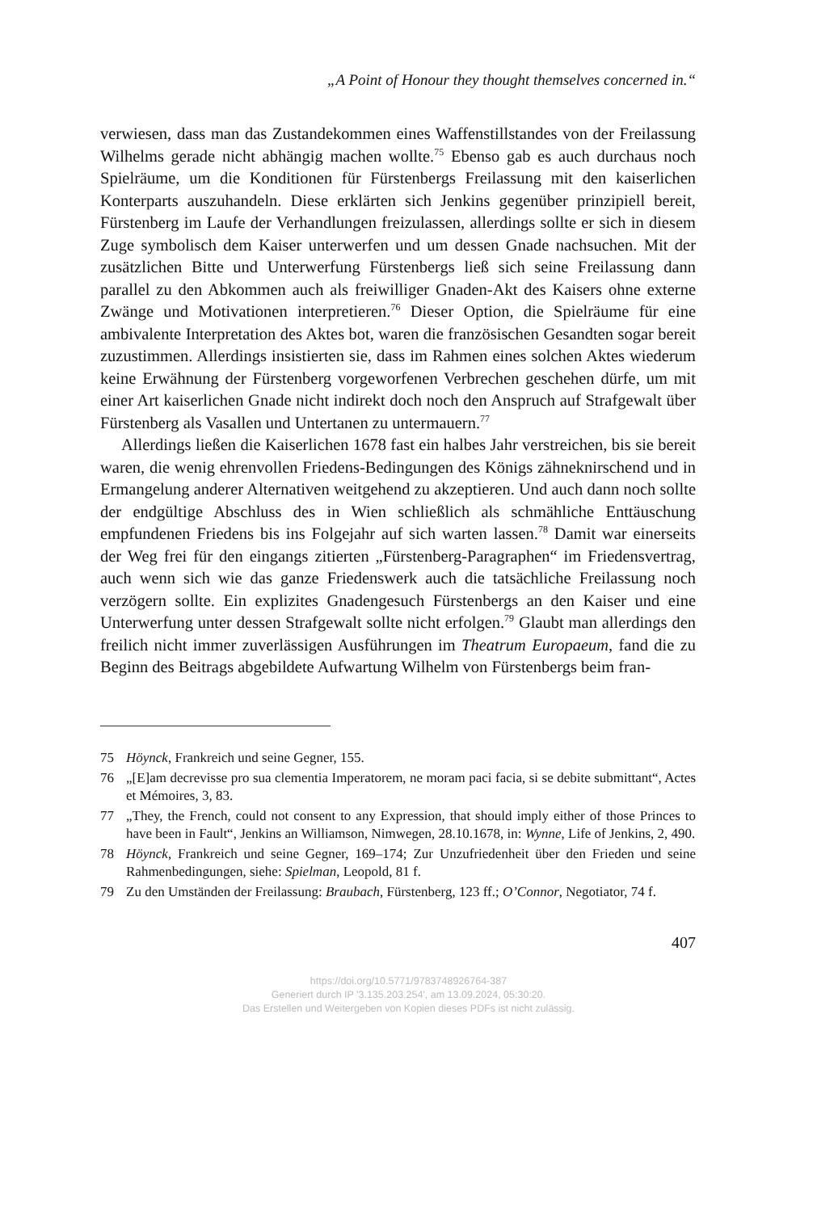„A Point of Honour they thought themselves concerned in.“
verwiesen, dass man das Zustandekommen eines Waffenstillstandes von der Freilassung Wilhelms gerade nicht abhängig machen wollte.<sup>75</sup> Ebenso gab es auch durchaus noch Spielräume, um die Konditionen für Fürstenbergs Freilassung mit den kaiserlichen Konterparts auszuhandeln. Diese erklärten sich Jenkins gegenüber prinzipiell bereit, Fürstenberg im Laufe der Verhandlungen freizulassen, allerdings sollte er sich in diesem Zuge symbolisch dem Kaiser unterwerfen und um dessen Gnade nachsuchen. Mit der zusätzlichen Bitte und Unterwerfung Fürstenbergs ließ sich seine Freilassung dann parallel zu den Abkommen auch als freiwilliger Gnaden-Akt des Kaisers ohne externe Zwänge und Motivationen interpretieren.<sup>76</sup> Dieser Option, die Spielräume für eine ambivalente Interpretation des Aktes bot, waren die französischen Gesandten sogar bereit zuzustimmen. Allerdings insistierten sie, dass im Rahmen eines solchen Aktes wiederum keine Erwähnung der Fürstenberg vorgeworfenen Verbrechen geschehen dürfe, um mit einer Art kaiserlichen Gnade nicht indirekt doch noch den Anspruch auf Strafgewalt über Fürstenberg als Vasallen und Untertanen zu untermauern.<sup>77</sup>
Allerdings ließen die Kaiserlichen 1678 fast ein halbes Jahr verstreichen, bis sie bereit waren, die wenig ehrenvollen Friedens-Bedingungen des Königs zähneknirschend und in Ermangelung anderer Alternativen weitgehend zu akzeptieren. Und auch dann noch sollte der endgültige Abschluss des in Wien schließlich als schmähliche Enttäuschung empfundenen Friedens bis ins Folgejahr auf sich warten lassen.<sup>78</sup> Damit war einerseits der Weg frei für den eingangs zitierten „Fürstenberg-Paragraphen“ im Friedensvertrag, auch wenn sich wie das ganze Friedenswerk auch die tatsächliche Freilassung noch verzögern sollte. Ein explizites Gnadengesuch Fürstenbergs an den Kaiser und eine Unterwerfung unter dessen Strafgewalt sollte nicht erfolgen.<sup>79</sup> Glaubt man allerdings den freilich nicht immer zuverlässigen Ausführungen im Theatrum Europaeum, fand die zu Beginn des Beitrags abgebildete Aufwartung Wilhelm von Fürstenbergs beim fran-
75 Höynck, Frankreich und seine Gegner, 155.
76 „[E]am decrevisse pro sua clementia Imperatorem, ne moram paci facia, si se debite submittant“, Actes et Mémoires, 3, 83.
77 „They, the French, could not consent to any Expression, that should imply either of those Princes to have been in Fault“, Jenkins an Williamson, Nimwegen, 28.10.1678, in: Wynne, Life of Jenkins, 2, 490.
78 Höynck, Frankreich und seine Gegner, 169–174; Zur Unzufriedenheit über den Frieden und seine Rahmenbedingungen, siehe: Spielman, Leopold, 81 f.
79 Zu den Umständen der Freilassung: Braubach, Fürstenberg, 123 ff.; O’Connor, Negotiator, 74 f.
407
https://doi.org/10.5771/9783748926764-387
Generiert durch IP '3.135.203.254', am 13.09.2024, 05:30:20.
Das Erstellen und Weitergeben von Kopien dieses PDFs ist nicht zulässig.